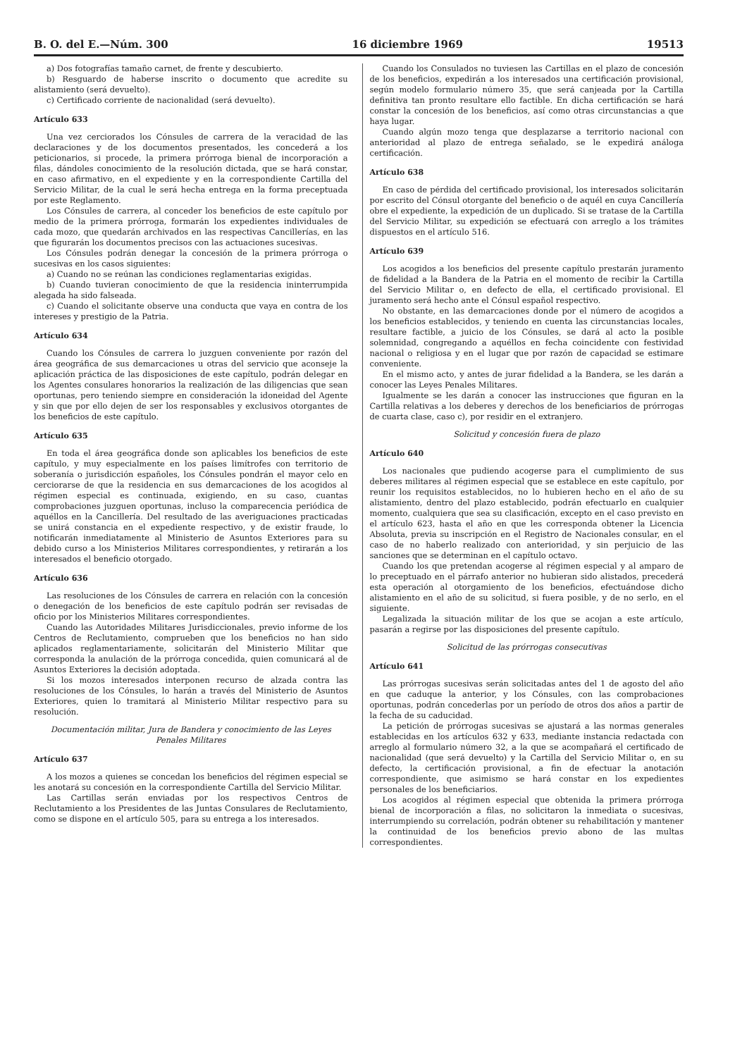B. O. del E.—Núm. 300 16 diciembre 1969 19513
a) Dos fotografías tamaño carnet, de frente y descubierto.
b) Resguardo de haberse inscrito o documento que acredite su alistamiento (será devuelto).
c) Certificado corriente de nacionalidad (será devuelto).
Artículo 633
Una vez cerciorados los Cónsules de carrera de la veracidad de las declaraciones y de los documentos presentados, les concederá a los peticionarios, si procede, la primera prórroga bienal de incorporación a filas, dándoles conocimiento de la resolución dictada, que se hará constar, en caso afirmativo, en el expediente y en la correspondiente Cartilla del Servicio Militar, de la cual le será hecha entrega en la forma preceptuada por este Reglamento.
Los Cónsules de carrera, al conceder los beneficios de este capítulo por medio de la primera prórroga, formarán los expedientes individuales de cada mozo, que quedarán archivados en las respectivas Cancillerías, en las que figurarán los documentos precisos con las actuaciones sucesivas.
Los Cónsules podrán denegar la concesión de la primera prórroga o sucesivas en los casos siguientes:
a) Cuando no se reúnan las condiciones reglamentarias exigidas.
b) Cuando tuvieran conocimiento de que la residencia ininterrumpida alegada ha sido falseada.
c) Cuando el solicitante observe una conducta que vaya en contra de los intereses y prestigio de la Patria.
Artículo 634
Cuando los Cónsules de carrera lo juzguen conveniente por razón del área geográfica de sus demarcaciones u otras del servicio que aconseje la aplicación práctica de las disposiciones de este capítulo, podrán delegar en los Agentes consulares honorarios la realización de las diligencias que sean oportunas, pero teniendo siempre en consideración la idoneidad del Agente y sin que por ello dejen de ser los responsables y exclusivos otorgantes de los beneficios de este capítulo.
Artículo 635
En toda el área geográfica donde son aplicables los beneficios de este capítulo, y muy especialmente en los países limítrofes con territorio de soberanía o jurisdicción españoles, los Cónsules pondrán el mayor celo en cerciorarse de que la residencia en sus demarcaciones de los acogidos al régimen especial es continuada, exigiendo, en su caso, cuantas comprobaciones juzguen oportunas, incluso la comparecencia periódica de aquéllos en la Cancillería. Del resultado de las averiguaciones practicadas se unirá constancia en el expediente respectivo, y de existir fraude, lo notificarán inmediatamente al Ministerio de Asuntos Exteriores para su debido curso a los Ministerios Militares correspondientes, y retirarán a los interesados el beneficio otorgado.
Artículo 636
Las resoluciones de los Cónsules de carrera en relación con la concesión o denegación de los beneficios de este capítulo podrán ser revisadas de oficio por los Ministerios Militares correspondientes.
Cuando las Autoridades Militares Jurisdiccionales, previo informe de los Centros de Reclutamiento, comprueben que los beneficios no han sido aplicados reglamentariamente, solicitarán del Ministerio Militar que corresponda la anulación de la prórroga concedida, quien comunicará al de Asuntos Exteriores la decisión adoptada.
Si los mozos interesados interponen recurso de alzada contra las resoluciones de los Cónsules, lo harán a través del Ministerio de Asuntos Exteriores, quien lo tramitará al Ministerio Militar respectivo para su resolución.
Documentación militar, Jura de Bandera y conocimiento de las Leyes Penales Militares
Artículo 637
A los mozos a quienes se concedan los beneficios del régimen especial se les anotará su concesión en la correspondiente Cartilla del Servicio Militar.
Las Cartillas serán enviadas por los respectivos Centros de Reclutamiento a los Presidentes de las Juntas Consulares de Reclutamiento, como se dispone en el artículo 505, para su entrega a los interesados.
Cuando los Consulados no tuviesen las Cartillas en el plazo de concesión de los beneficios, expedirán a los interesados una certificación provisional, según modelo formulario número 35, que será canjeada por la Cartilla definitiva tan pronto resultare ello factible. En dicha certificación se hará constar la concesión de los beneficios, así como otras circunstancias a que haya lugar.
Cuando algún mozo tenga que desplazarse a territorio nacional con anterioridad al plazo de entrega señalado, se le expedirá análoga certificación.
Artículo 638
En caso de pérdida del certificado provisional, los interesados solicitarán por escrito del Cónsul otorgante del beneficio o de aquél en cuya Cancillería obre el expediente, la expedición de un duplicado. Si se tratase de la Cartilla del Servicio Militar, su expedición se efectuará con arreglo a los trámites dispuestos en el artículo 516.
Artículo 639
Los acogidos a los beneficios del presente capítulo prestarán juramento de fidelidad a la Bandera de la Patria en el momento de recibir la Cartilla del Servicio Militar o, en defecto de ella, el certificado provisional. El juramento será hecho ante el Cónsul español respectivo.
No obstante, en las demarcaciones donde por el número de acogidos a los beneficios establecidos, y teniendo en cuenta las circunstancias locales, resultare factible, a juicio de los Cónsules, se dará al acto la posible solemnidad, congregando a aquéllos en fecha coincidente con festividad nacional o religiosa y en el lugar que por razón de capacidad se estimare conveniente.
En el mismo acto, y antes de jurar fidelidad a la Bandera, se les darán a conocer las Leyes Penales Militares.
Igualmente se les darán a conocer las instrucciones que figuran en la Cartilla relativas a los deberes y derechos de los beneficiarios de prórrogas de cuarta clase, caso c), por residir en el extranjero.
Solicitud y concesión fuera de plazo
Artículo 640
Los nacionales que pudiendo acogerse para el cumplimiento de sus deberes militares al régimen especial que se establece en este capítulo, por reunir los requisitos establecidos, no lo hubieren hecho en el año de su alistamiento, dentro del plazo establecido, podrán efectuarlo en cualquier momento, cualquiera que sea su clasificación, excepto en el caso previsto en el artículo 623, hasta el año en que les corresponda obtener la Licencia Absoluta, previa su inscripción en el Registro de Nacionales consular, en el caso de no haberlo realizado con anterioridad, y sin perjuicio de las sanciones que se determinan en el capítulo octavo.
Cuando los que pretendan acogerse al régimen especial y al amparo de lo preceptuado en el párrafo anterior no hubieran sido alistados, precederá esta operación al otorgamiento de los beneficios, efectuándose dicho alistamiento en el año de su solicitud, si fuera posible, y de no serlo, en el siguiente.
Legalizada la situación militar de los que se acojan a este artículo, pasarán a regirse por las disposiciones del presente capítulo.
Solicitud de las prórrogas consecutivas
Artículo 641
Las prórrogas sucesivas serán solicitadas antes del 1 de agosto del año en que caduque la anterior, y los Cónsules, con las comprobaciones oportunas, podrán concederlas por un período de otros dos años a partir de la fecha de su caducidad.
La petición de prórrogas sucesivas se ajustará a las normas generales establecidas en los artículos 632 y 633, mediante instancia redactada con arreglo al formulario número 32, a la que se acompañará el certificado de nacionalidad (que será devuelto) y la Cartilla del Servicio Militar o, en su defecto, la certificación provisional, a fin de efectuar la anotación correspondiente, que asimismo se hará constar en los expedientes personales de los beneficiarios.
Los acogidos al régimen especial que obtenida la primera prórroga bienal de incorporación a filas, no solicitaron la inmediata o sucesivas, interrumpiendo su correlación, podrán obtener su rehabilitación y mantener la continuidad de los beneficios previo abono de las multas correspondientes.